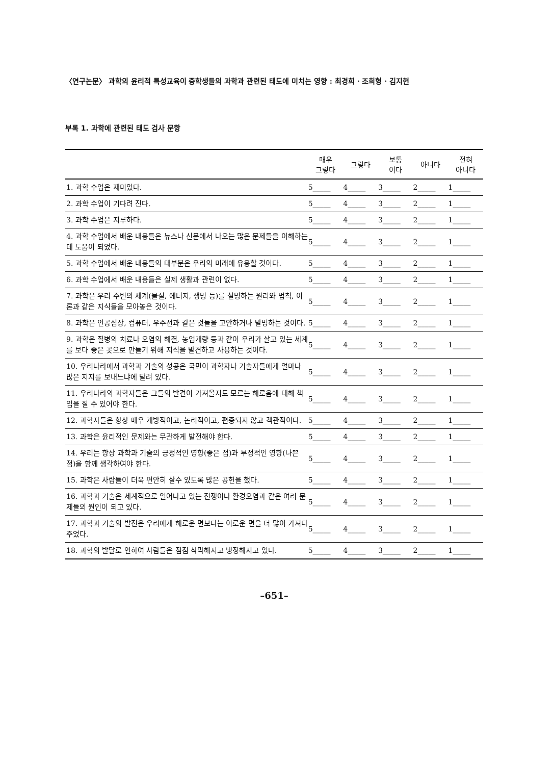〈연구논문〉 과학의 윤리적 특성교육이 중학생들의 과학과 관련된 태도에 미치는 영향 : 최경희 · 조희형 · 김지현
부록 1. 과학에 관련된 태도 검사 문항
| | 매우 그렇다 | 그렇다 | 보통 이다 | 아니다 | 전혀 아니다 |
| --- | --- | --- | --- | --- | --- |
| 1. 과학 수업은 재미있다. | 5_____ | 4_____ | 3_____ | 2_____ | 1_____ |
| 2. 과학 수업이 기다려 진다. | 5_____ | 4_____ | 3_____ | 2_____ | 1_____ |
| 3. 과학 수업은 지루하다. | 5_____ | 4_____ | 3_____ | 2_____ | 1_____ |
| 4. 과학 수업에서 배운 내용들은 뉴스나 신문에서 나오는 많은 문제들을 이해하는 데 도움이 되었다. | 5_____ | 4_____ | 3_____ | 2_____ | 1_____ |
| 5. 과학 수업에서 배운 내용들의 대부분은 우리의 미래에 유용할 것이다. | 5_____ | 4_____ | 3_____ | 2_____ | 1_____ |
| 6. 과학 수업에서 배운 내용들은 실제 생활과 관련이 없다. | 5_____ | 4_____ | 3_____ | 2_____ | 1_____ |
| 7. 과학은 우리 주변의 세계(물질, 에너지, 생명 등)를 설명하는 원리와 법칙, 이론과 같은 지식들을 모아놓은 것이다. | 5_____ | 4_____ | 3_____ | 2_____ | 1_____ |
| 8. 과학은 인공심장, 컴퓨터, 우주선과 같은 것들을 고안하거나 발명하는 것이다. | 5_____ | 4_____ | 3_____ | 2_____ | 1_____ |
| 9. 과학은 질병의 치료나 오염의 해결, 농업개량 등과 같이 우리가 살고 있는 세계를 보다 좋은 곳으로 만들기 위해 지식을 발견하고 사용하는 것이다. | 5_____ | 4_____ | 3_____ | 2_____ | 1_____ |
| 10. 우리나라에서 과학과 기술의 성공은 국민이 과학자나 기술자들에게 얼마나 많은 지지를 보내느냐에 달려 있다. | 5_____ | 4_____ | 3_____ | 2_____ | 1_____ |
| 11. 우리나라의 과학자들은 그들의 발견이 가져올지도 모르는 해로움에 대해 책임을 질 수 있어야 한다. | 5_____ | 4_____ | 3_____ | 2_____ | 1_____ |
| 12. 과학자들은 항상 매우 개방적이고, 논리적이고, 편중되지 않고 객관적이다. | 5_____ | 4_____ | 3_____ | 2_____ | 1_____ |
| 13. 과학은 윤리적인 문제와는 무관하게 발전해야 한다. | 5_____ | 4_____ | 3_____ | 2_____ | 1_____ |
| 14. 우리는 항상 과학과 기술의 긍정적인 영향(좋은 점)과 부정적인 영향(나쁜 점)을 함께 생각하여야 한다. | 5_____ | 4_____ | 3_____ | 2_____ | 1_____ |
| 15. 과학은 사람들이 더욱 편안히 살수 있도록 많은 공헌을 했다. | 5_____ | 4_____ | 3_____ | 2_____ | 1_____ |
| 16. 과학과 기술은 세계적으로 일어나고 있는 전쟁이나 환경오염과 같은 여러 문제들의 원인이 되고 있다. | 5_____ | 4_____ | 3_____ | 2_____ | 1_____ |
| 17. 과학과 기술의 발전은 우리에게 해로운 면보다는 이로운 면을 더 많이 가져다 주었다. | 5_____ | 4_____ | 3_____ | 2_____ | 1_____ |
| 18. 과학의 발달로 인하여 사람들은 점점 삭막해지고 냉정해지고 있다. | 5_____ | 4_____ | 3_____ | 2_____ | 1_____ |
–651–